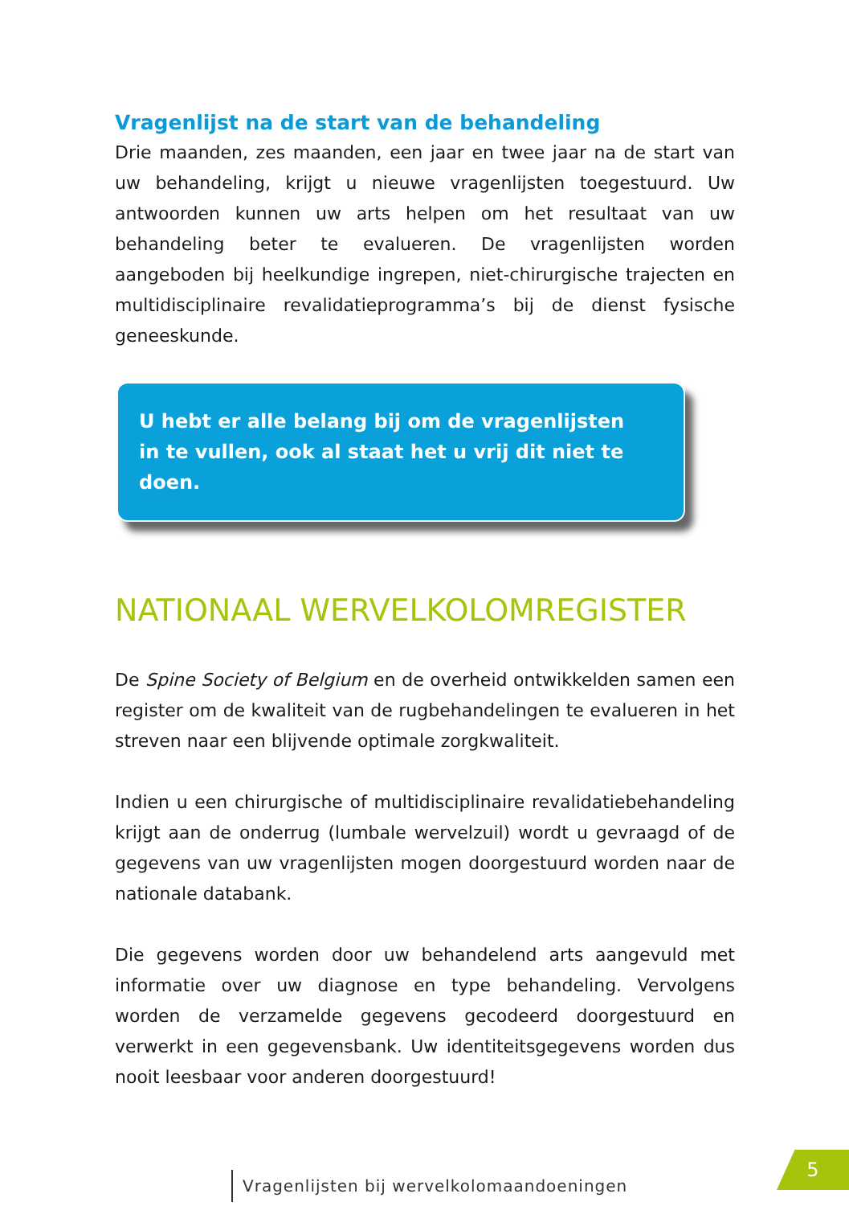Vragenlijst na de start van de behandeling
Drie maanden, zes maanden, een jaar en twee jaar na de start van uw behandeling, krijgt u nieuwe vragenlijsten toegestuurd. Uw antwoorden kunnen uw arts helpen om het resultaat van uw behandeling beter te evalueren. De vragenlijsten worden aangeboden bij heelkundige ingrepen, niet-chirurgische trajecten en multidisciplinaire revalidatieprogramma’s bij de dienst fysische geneeskunde.
U hebt er alle belang bij om de vragenlijsten
in te vullen, ook al staat het u vrij dit niet te doen.
NATIONAAL WERVELKOLOMREGISTER
De Spine Society of Belgium en de overheid ontwikkelden samen een register om de kwaliteit van de rugbehandelingen te evalueren in het streven naar een blijvende optimale zorgkwaliteit.
Indien u een chirurgische of multidisciplinaire revalidatiebehandeling krijgt aan de onderrug (lumbale wervelzuil) wordt u gevraagd of de gegevens van uw vragenlijsten mogen doorgestuurd worden naar de nationale databank.
Die gegevens worden door uw behandelend arts aangevuld met informatie over uw diagnose en type behandeling. Vervolgens worden de verzamelde gegevens gecodeerd doorgestuurd en verwerkt in een gegevensbank. Uw identiteitsgegevens worden dus nooit leesbaar voor anderen doorgestuurd!
Vragenlijsten bij wervelkolomaandoeningen
5